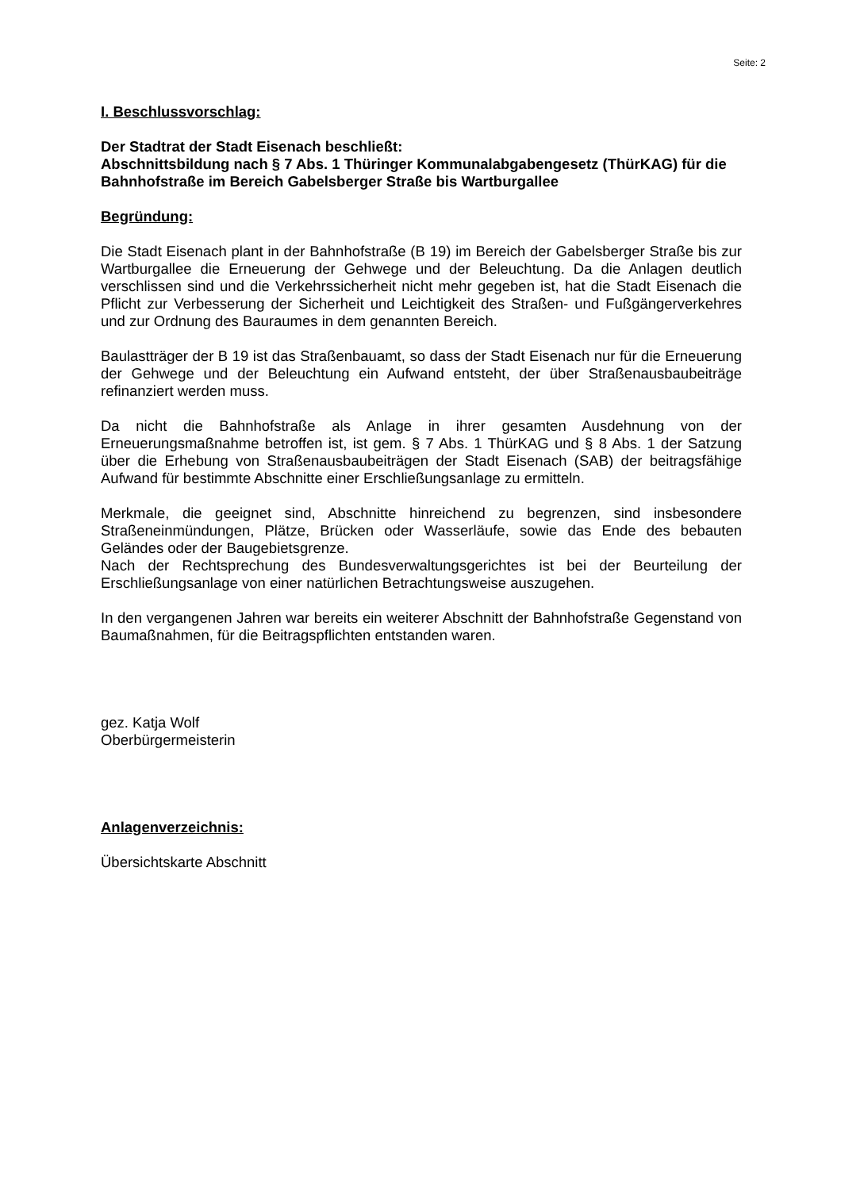Seite: 2
I. Beschlussvorschlag:
Der Stadtrat der Stadt Eisenach beschließt:
Abschnittsbildung nach § 7 Abs. 1 Thüringer Kommunalabgabengesetz (ThürKAG) für die Bahnhofstraße im Bereich Gabelsberger Straße bis Wartburgallee
Begründung:
Die Stadt Eisenach plant in der Bahnhofstraße (B 19) im Bereich der Gabelsberger Straße bis zur Wartburgallee die Erneuerung der Gehwege und der Beleuchtung. Da die Anlagen deutlich verschlissen sind und die Verkehrssicherheit nicht mehr gegeben ist, hat die Stadt Eisenach die Pflicht zur Verbesserung der Sicherheit und Leichtigkeit des Straßen- und Fußgängerverkehres und zur Ordnung des Bauraumes in dem genannten Bereich.
Baulastträger der B 19 ist das Straßenbauamt, so dass der Stadt Eisenach nur für die Erneuerung der Gehwege und der Beleuchtung ein Aufwand entsteht, der über Straßenausbaubeiträge refinanziert werden muss.
Da nicht die Bahnhofstraße als Anlage in ihrer gesamten Ausdehnung von der Erneuerungsmaßnahme betroffen ist, ist gem. § 7 Abs. 1 ThürKAG und § 8 Abs. 1 der Satzung über die Erhebung von Straßenausbaubeiträgen der Stadt Eisenach (SAB) der beitragsfähige Aufwand für bestimmte Abschnitte einer Erschließungsanlage zu ermitteln.
Merkmale, die geeignet sind, Abschnitte hinreichend zu begrenzen, sind insbesondere Straßeneinmündungen, Plätze, Brücken oder Wasserläufe, sowie das Ende des bebauten Geländes oder der Baugebietsgrenze.
Nach der Rechtsprechung des Bundesverwaltungsgerichtes ist bei der Beurteilung der Erschließungsanlage von einer natürlichen Betrachtungsweise auszugehen.
In den vergangenen Jahren war bereits ein weiterer Abschnitt der Bahnhofstraße Gegenstand von Baumaßnahmen, für die Beitragspflichten entstanden waren.
gez. Katja Wolf
Oberbürgermeisterin
Anlagenverzeichnis:
Übersichtskarte Abschnitt